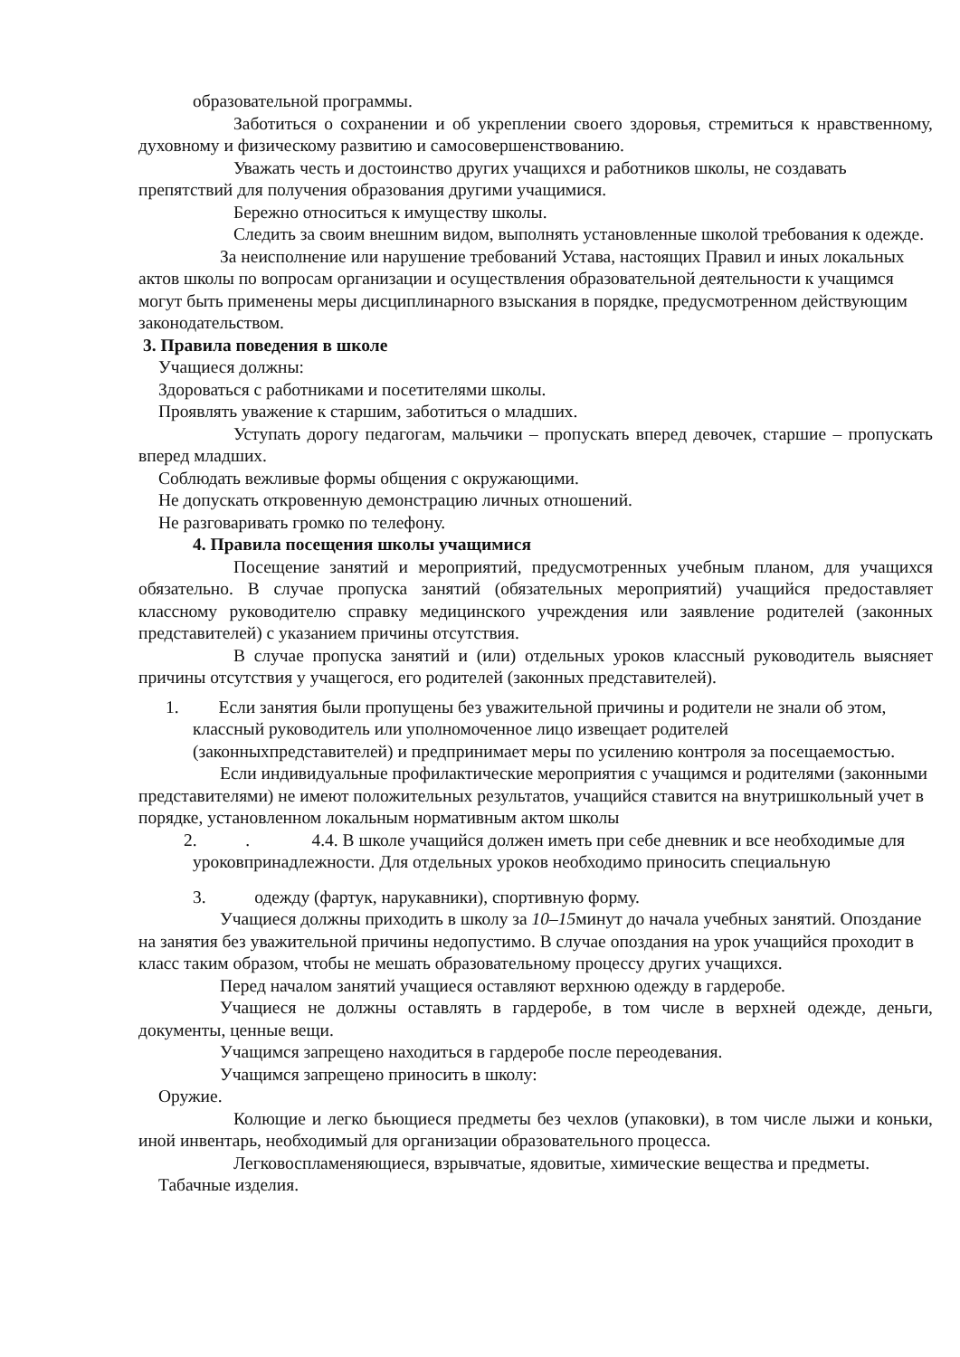образовательной программы.
Заботиться о сохранении и об укреплении своего здоровья, стремиться к нравственному, духовному и физическому развитию и самосовершенствованию.
Уважать честь и достоинство других учащихся и работников школы, не создавать препятствий для получения образования другими учащимися.
Бережно относиться к имуществу школы.
Следить за своим внешним видом, выполнять установленные школой требования к одежде.
За неисполнение или нарушение требований Устава, настоящих Правил и иных локальных актов школы по вопросам организации и осуществления образовательной деятельности к учащимся могут быть применены меры дисциплинарного взыскания в порядке, предусмотренном действующим законодательством.
3. Правила поведения в школе
Учащиеся должны:
Здороваться с работниками и посетителями школы.
Проявлять уважение к старшим, заботиться о младших.
Уступать дорогу педагогам, мальчики – пропускать вперед девочек, старшие – пропускать вперед младших.
Соблюдать вежливые формы общения с окружающими.
Не допускать откровенную демонстрацию личных отношений.
Не разговаривать громко по телефону.
4. Правила посещения школы учащимися
Посещение занятий и мероприятий, предусмотренных учебным планом, для учащихся обязательно. В случае пропуска занятий (обязательных мероприятий) учащийся предоставляет классному руководителю справку медицинского учреждения или заявление родителей (законных представителей) с указанием причины отсутствия.
В случае пропуска занятий и (или) отдельных уроков классный руководитель выясняет причины отсутствия у учащегося, его родителей (законных представителей).
1. Если занятия были пропущены без уважительной причины и родители не знали об этом, классный руководитель или уполномоченное лицо извещает родителей (законныхпредставителей) и предпринимает меры по усилению контроля за посещаемостью.
Если индивидуальные профилактические мероприятия с учащимся и родителями (законными представителями) не имеют положительных результатов, учащийся ставится на внутришкольный учет в порядке, установленном локальным нормативным актом школы
2. . 4.4. В школе учащийся должен иметь при себе дневник и все необходимые для уроковпринадлежности. Для отдельных уроков необходимо приносить специальную
3. одежду (фартук, нарукавники), спортивную форму.
Учащиеся должны приходить в школу за 10–15минут до начала учебных занятий. Опоздание на занятия без уважительной причины недопустимо. В случае опоздания на урок учащийся проходит в класс таким образом, чтобы не мешать образовательному процессу других учащихся.
Перед началом занятий учащиеся оставляют верхнюю одежду в гардеробе.
Учащиеся не должны оставлять в гардеробе, в том числе в верхней одежде, деньги, документы, ценные вещи.
Учащимся запрещено находиться в гардеробе после переодевания.
Учащимся запрещено приносить в школу:
Оружие.
Колющие и легко бьющиеся предметы без чехлов (упаковки), в том числе лыжи и коньки, иной инвентарь, необходимый для организации образовательного процесса.
Легковоспламеняющиеся, взрывчатые, ядовитые, химические вещества и предметы.
Табачные изделия.